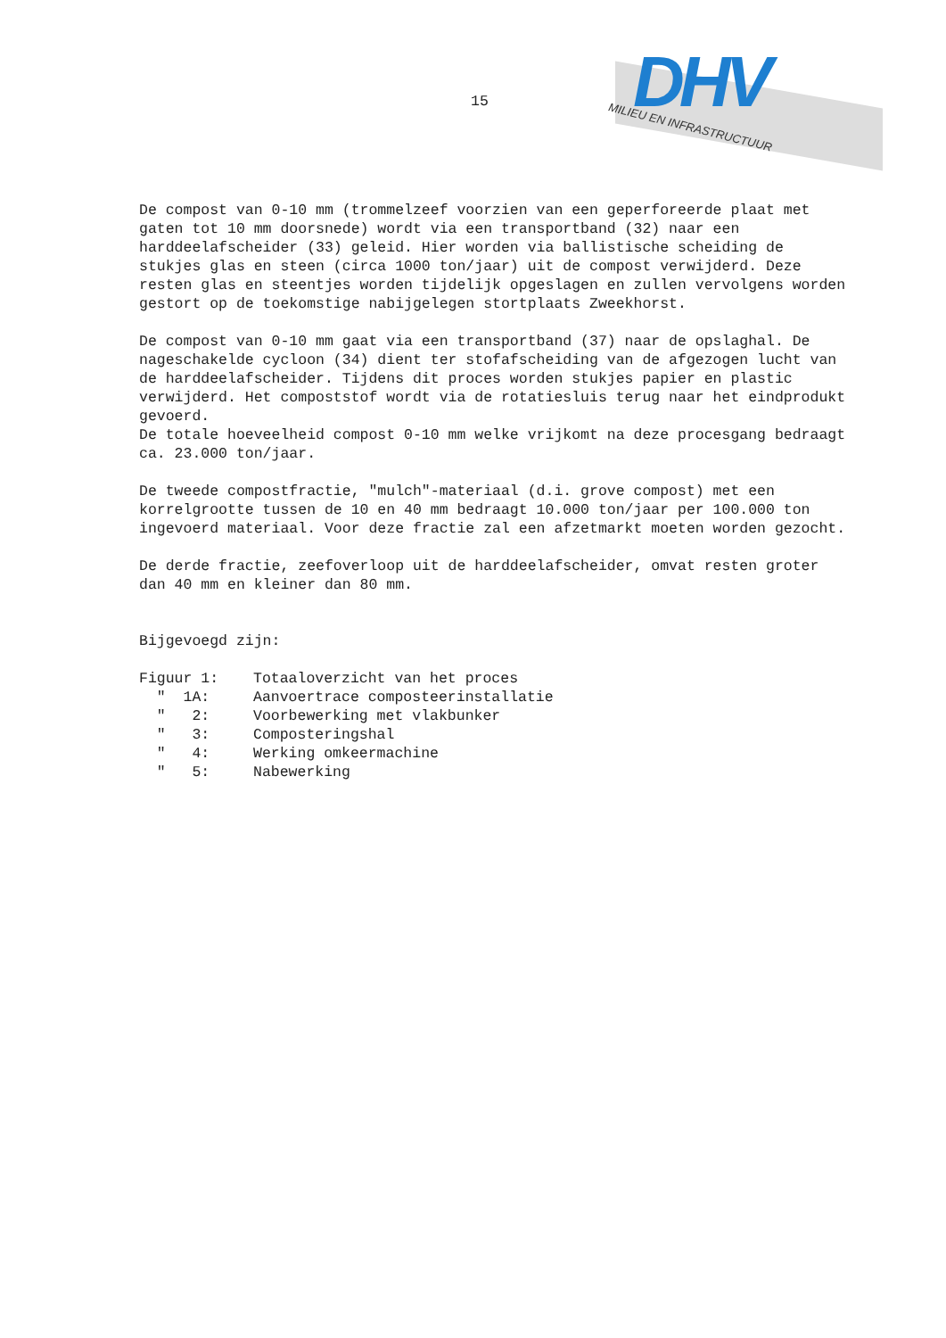15
DHV
MILIEU EN INFRASTRUCTUUR
De compost van 0-10 mm (trommelzeef voorzien van een geperforeerde plaat met gaten tot 10 mm doorsnede) wordt via een transportband (32) naar een harddeelafscheider (33) geleid. Hier worden via ballistische scheiding de stukjes glas en steen (circa 1000 ton/jaar) uit de compost verwijderd. Deze resten glas en steentjes worden tijdelijk opgeslagen en zullen vervolgens worden gestort op de toekomstige nabijgelegen stortplaats Zweekhorst.
De compost van 0-10 mm gaat via een transportband (37) naar de opslaghal. De nageschakelde cycloon (34) dient ter stofafscheiding van de afgezogen lucht van de harddeelafscheider. Tijdens dit proces worden stukjes papier en plastic verwijderd. Het compoststof wordt via de rotatiesluis terug naar het eindprodukt gevoerd.
De totale hoeveelheid compost 0-10 mm welke vrijkomt na deze procesgang bedraagt ca. 23.000 ton/jaar.
De tweede compostfractie, "mulch"-materiaal (d.i. grove compost) met een korrelgrootte tussen de 10 en 40 mm bedraagt 10.000 ton/jaar per 100.000 ton ingevoerd materiaal. Voor deze fractie zal een afzetmarkt moeten worden gezocht.
De derde fractie, zeefoverloop uit de harddeelafscheider, omvat resten groter dan 40 mm en kleiner dan 80 mm.
Bijgevoegd zijn:
| Figuur 1: | Totaaloverzicht van het proces |
| " 1A: | Aanvoertrace composteerinstallatie |
| " 2: | Voorbewerking met vlakbunker |
| " 3: | Composteringshal |
| " 4: | Werking omkeermachine |
| " 5: | Nabewerking |